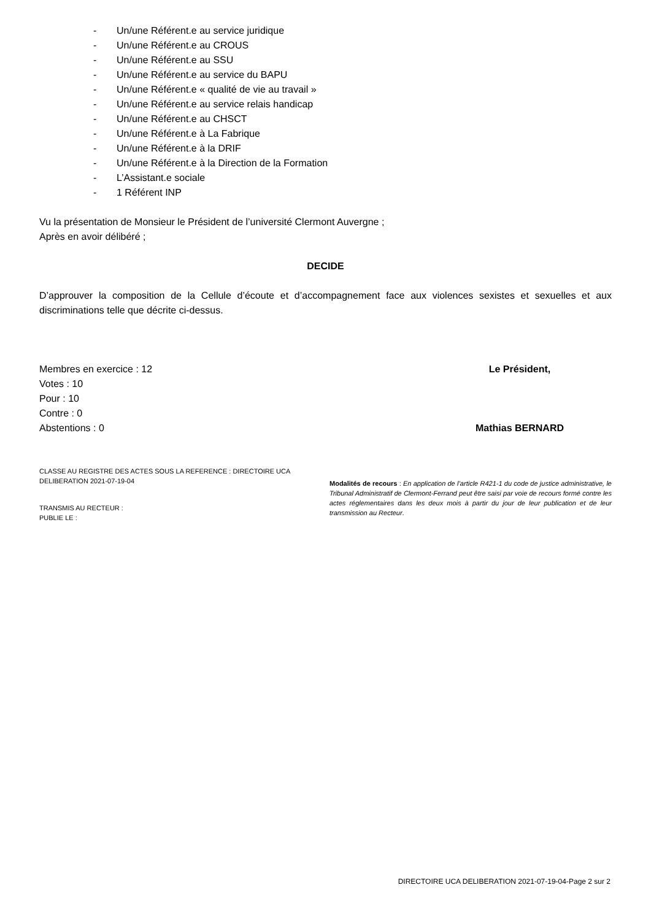- Un/une Référent.e au service juridique
- Un/une Référent.e au CROUS
- Un/une Référent.e au SSU
- Un/une Référent.e au service du BAPU
- Un/une Référent.e « qualité de vie au travail »
- Un/une Référent.e au service relais handicap
- Un/une Référent.e au CHSCT
- Un/une Référent.e à La Fabrique
- Un/une Référent.e à la DRIF
- Un/une Référent.e à la Direction de la Formation
- L’Assistant.e sociale
- 1 Référent INP
Vu la présentation de Monsieur le Président de l’université Clermont Auvergne ;
Après en avoir délibéré ;
DECIDE
D’approuver la composition de la Cellule d’écoute et d’accompagnement face aux violences sexistes et sexuelles et aux discriminations telle que décrite ci-dessus.
Membres en exercice : 12
Votes : 10
Pour : 10
Contre : 0
Abstentions : 0
Le Président,
Mathias BERNARD
CLASSE AU REGISTRE DES ACTES SOUS LA REFERENCE : DIRECTOIRE UCA DELIBERATION 2021-07-19-04
TRANSMIS AU RECTEUR :
PUBLIE LE :
Modalités de recours : En application de l’article R421-1 du code de justice administrative, le Tribunal Administratif de Clermont-Ferrand peut être saisi par voie de recours formé contre les actes réglementaires dans les deux mois à partir du jour de leur publication et de leur transmission au Recteur.
DIRECTOIRE UCA DELIBERATION 2021-07-19-04-Page 2 sur 2